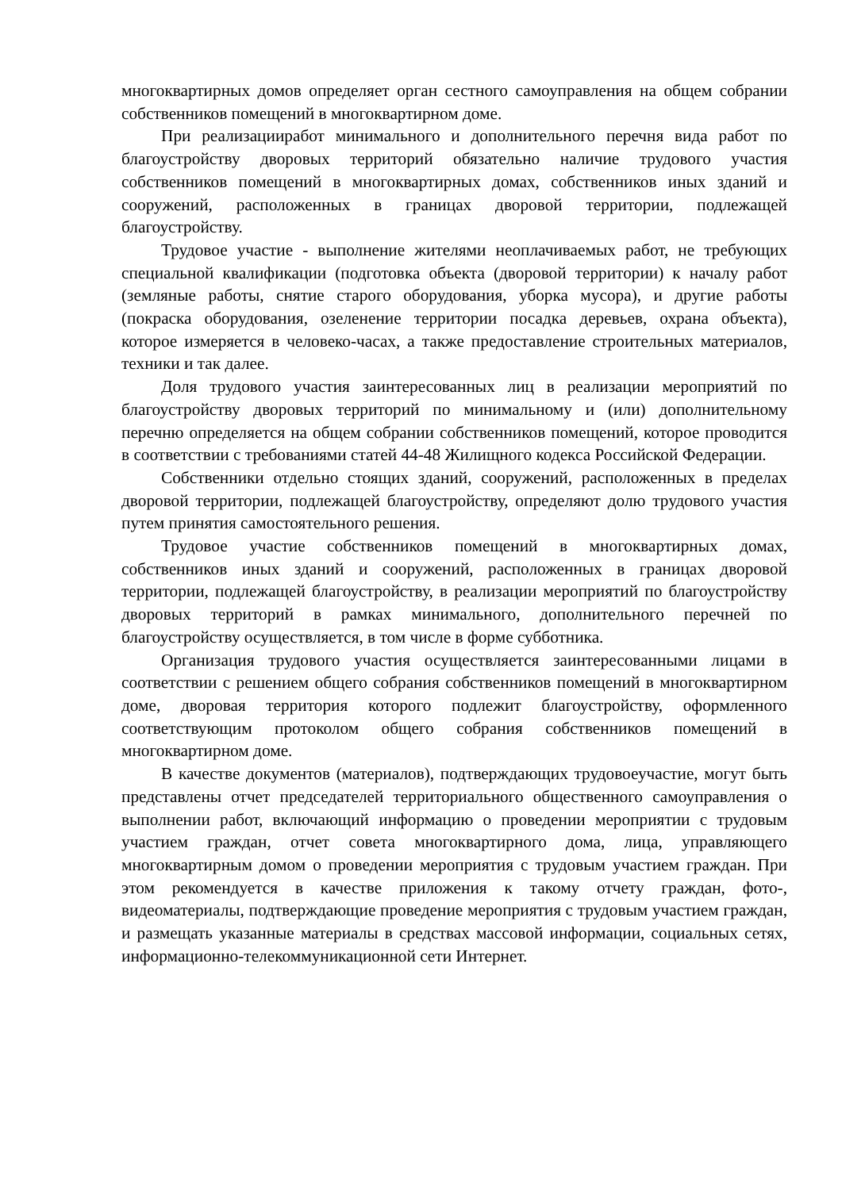многоквартирных домов определяет орган сестного самоуправления на общем собрании собственников помещений в многоквартирном доме.
При реализацииработ минимального и дополнительного перечня вида работ по благоустройству дворовых территорий обязательно наличие трудового участия собственников помещений в многоквартирных домах, собственников иных зданий и сооружений, расположенных в границах дворовой территории, подлежащей благоустройству.
Трудовое участие - выполнение жителями неоплачиваемых работ, не требующих специальной квалификации (подготовка объекта (дворовой территории) к началу работ (земляные работы, снятие старого оборудования, уборка мусора), и другие работы (покраска оборудования, озеленение территории посадка деревьев, охрана объекта), которое измеряется в человеко-часах, а также предоставление строительных материалов, техники и так далее.
Доля трудового участия заинтересованных лиц в реализации мероприятий по благоустройству дворовых территорий по минимальному и (или) дополнительному перечню определяется на общем собрании собственников помещений, которое проводится в соответствии с требованиями статей 44-48 Жилищного кодекса Российской Федерации.
Собственники отдельно стоящих зданий, сооружений, расположенных в пределах дворовой территории, подлежащей благоустройству, определяют долю трудового участия путем принятия самостоятельного решения.
Трудовое участие собственников помещений в многоквартирных домах, собственников иных зданий и сооружений, расположенных в границах дворовой территории, подлежащей благоустройству, в реализации мероприятий по благоустройству дворовых территорий в рамках минимального, дополнительного перечней по благоустройству осуществляется, в том числе в форме субботника.
Организация трудового участия осуществляется заинтересованными лицами в соответствии с решением общего собрания собственников помещений в многоквартирном доме, дворовая территория которого подлежит благоустройству, оформленного соответствующим протоколом общего собрания собственников помещений в многоквартирном доме.
В качестве документов (материалов), подтверждающих трудовоеучастие, могут быть представлены отчет председателей территориального общественного самоуправления о выполнении работ, включающий информацию о проведении мероприятии с трудовым участием граждан, отчет совета многоквартирного дома, лица, управляющего многоквартирным домом о проведении мероприятия с трудовым участием граждан. При этом рекомендуется в качестве приложения к такому отчету граждан, фото-, видеоматериалы, подтверждающие проведение мероприятия с трудовым участием граждан, и размещать указанные материалы в средствах массовой информации, социальных сетях, информационно-телекоммуникационной сети Интернет.